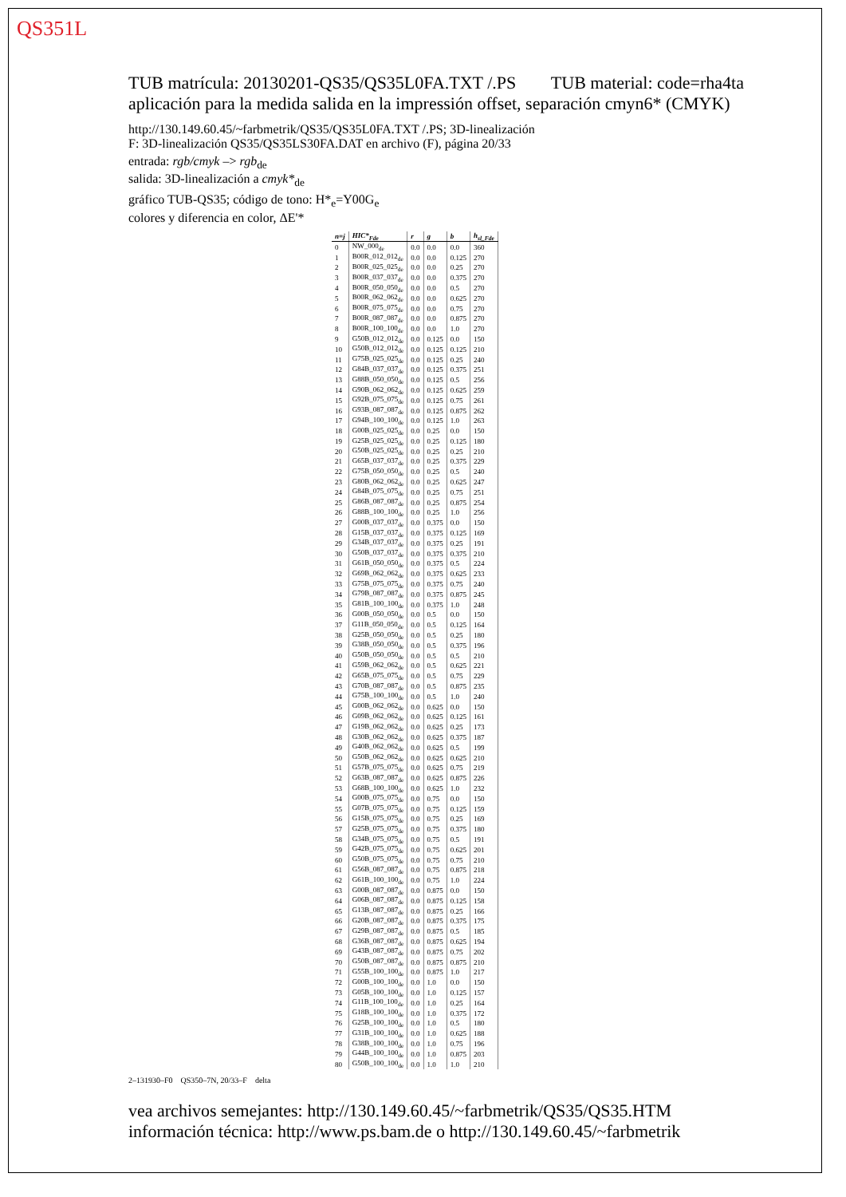QS351L
TUB matrícula: 20130201-QS35/QS35L0FA.TXT /.PS TUB material: code=rha4ta
aplicación para la medida salida en la impressión offset, separación cmyn6* (CMYK)
http://130.149.60.45/~farbmetrik/QS35/QS35L0FA.TXT /.PS; 3D-linealización
F: 3D-linealización QS35/QS35LS30FA.DAT en archivo (F), página 20/33
entrada: rgb/cmyk –> rgb<sub>de</sub>
salida: 3D-linealización a cmyk*<sub>de</sub>
gráfico TUB-QS35; código de tono: H*<sub>e</sub>=Y00G<sub>e</sub>
colores y diferencia en color, ΔE'*
| n=j | HIC*<sub>Fde</sub> | r | g | b | h<sub>sl_Fde</sub> |
| --- | --- | --- | --- | --- | --- |
| 0 | NW_000<sub>de</sub> | 0.0 | 0.0 | 0.0 | 360 |
| 1 | B00R_012_012<sub>de</sub> | 0.0 | 0.0 | 0.125 | 270 |
| 2 | B00R_025_025<sub>de</sub> | 0.0 | 0.0 | 0.25 | 270 |
| 3 | B00R_037_037<sub>de</sub> | 0.0 | 0.0 | 0.375 | 270 |
| 4 | B00R_050_050<sub>de</sub> | 0.0 | 0.0 | 0.5 | 270 |
| 5 | B00R_062_062<sub>de</sub> | 0.0 | 0.0 | 0.625 | 270 |
| 6 | B00R_075_075<sub>de</sub> | 0.0 | 0.0 | 0.75 | 270 |
| 7 | B00R_087_087<sub>de</sub> | 0.0 | 0.0 | 0.875 | 270 |
| 8 | B00R_100_100<sub>de</sub> | 0.0 | 0.0 | 1.0 | 270 |
| 9 | G50B_012_012<sub>de</sub> | 0.0 | 0.125 | 0.0 | 150 |
| 10 | G50B_012_012<sub>de</sub> | 0.0 | 0.125 | 0.125 | 210 |
| 11 | G75B_025_025<sub>de</sub> | 0.0 | 0.125 | 0.25 | 240 |
| 12 | G84B_037_037<sub>de</sub> | 0.0 | 0.125 | 0.375 | 251 |
| 13 | G88B_050_050<sub>de</sub> | 0.0 | 0.125 | 0.5 | 256 |
| 14 | G90B_062_062<sub>de</sub> | 0.0 | 0.125 | 0.625 | 259 |
| 15 | G92B_075_075<sub>de</sub> | 0.0 | 0.125 | 0.75 | 261 |
| 16 | G93B_087_087<sub>de</sub> | 0.0 | 0.125 | 0.875 | 262 |
| 17 | G94B_100_100<sub>de</sub> | 0.0 | 0.125 | 1.0 | 263 |
| 18 | G00B_025_025<sub>de</sub> | 0.0 | 0.25 | 0.0 | 150 |
| 19 | G25B_025_025<sub>de</sub> | 0.0 | 0.25 | 0.125 | 180 |
| 20 | G50B_025_025<sub>de</sub> | 0.0 | 0.25 | 0.25 | 210 |
| 21 | G65B_037_037<sub>de</sub> | 0.0 | 0.25 | 0.375 | 229 |
| 22 | G75B_050_050<sub>de</sub> | 0.0 | 0.25 | 0.5 | 240 |
| 23 | G80B_062_062<sub>de</sub> | 0.0 | 0.25 | 0.625 | 247 |
| 24 | G84B_075_075<sub>de</sub> | 0.0 | 0.25 | 0.75 | 251 |
| 25 | G86B_087_087<sub>de</sub> | 0.0 | 0.25 | 0.875 | 254 |
| 26 | G88B_100_100<sub>de</sub> | 0.0 | 0.25 | 1.0 | 256 |
| 27 | G00B_037_037<sub>de</sub> | 0.0 | 0.375 | 0.0 | 150 |
| 28 | G15B_037_037<sub>de</sub> | 0.0 | 0.375 | 0.125 | 169 |
| 29 | G34B_037_037<sub>de</sub> | 0.0 | 0.375 | 0.25 | 191 |
| 30 | G50B_037_037<sub>de</sub> | 0.0 | 0.375 | 0.375 | 210 |
| 31 | G61B_050_050<sub>de</sub> | 0.0 | 0.375 | 0.5 | 224 |
| 32 | G69B_062_062<sub>de</sub> | 0.0 | 0.375 | 0.625 | 233 |
| 33 | G75B_075_075<sub>de</sub> | 0.0 | 0.375 | 0.75 | 240 |
| 34 | G79B_087_087<sub>de</sub> | 0.0 | 0.375 | 0.875 | 245 |
| 35 | G81B_100_100<sub>de</sub> | 0.0 | 0.375 | 1.0 | 248 |
| 36 | G00B_050_050<sub>de</sub> | 0.0 | 0.5 | 0.0 | 150 |
| 37 | G11B_050_050<sub>de</sub> | 0.0 | 0.5 | 0.125 | 164 |
| 38 | G25B_050_050<sub>de</sub> | 0.0 | 0.5 | 0.25 | 180 |
| 39 | G38B_050_050<sub>de</sub> | 0.0 | 0.5 | 0.375 | 196 |
| 40 | G50B_050_050<sub>de</sub> | 0.0 | 0.5 | 0.5 | 210 |
| 41 | G59B_062_062<sub>de</sub> | 0.0 | 0.5 | 0.625 | 221 |
| 42 | G65B_075_075<sub>de</sub> | 0.0 | 0.5 | 0.75 | 229 |
| 43 | G70B_087_087<sub>de</sub> | 0.0 | 0.5 | 0.875 | 235 |
| 44 | G75B_100_100<sub>de</sub> | 0.0 | 0.5 | 1.0 | 240 |
| 45 | G00B_062_062<sub>de</sub> | 0.0 | 0.625 | 0.0 | 150 |
| 46 | G09B_062_062<sub>de</sub> | 0.0 | 0.625 | 0.125 | 161 |
| 47 | G19B_062_062<sub>de</sub> | 0.0 | 0.625 | 0.25 | 173 |
| 48 | G30B_062_062<sub>de</sub> | 0.0 | 0.625 | 0.375 | 187 |
| 49 | G40B_062_062<sub>de</sub> | 0.0 | 0.625 | 0.5 | 199 |
| 50 | G50B_062_062<sub>de</sub> | 0.0 | 0.625 | 0.625 | 210 |
| 51 | G57B_075_075<sub>de</sub> | 0.0 | 0.625 | 0.75 | 219 |
| 52 | G63B_087_087<sub>de</sub> | 0.0 | 0.625 | 0.875 | 226 |
| 53 | G68B_100_100<sub>de</sub> | 0.0 | 0.625 | 1.0 | 232 |
| 54 | G00B_075_075<sub>de</sub> | 0.0 | 0.75 | 0.0 | 150 |
| 55 | G07B_075_075<sub>de</sub> | 0.0 | 0.75 | 0.125 | 159 |
| 56 | G15B_075_075<sub>de</sub> | 0.0 | 0.75 | 0.25 | 169 |
| 57 | G25B_075_075<sub>de</sub> | 0.0 | 0.75 | 0.375 | 180 |
| 58 | G34B_075_075<sub>de</sub> | 0.0 | 0.75 | 0.5 | 191 |
| 59 | G42B_075_075<sub>de</sub> | 0.0 | 0.75 | 0.625 | 201 |
| 60 | G50B_075_075<sub>de</sub> | 0.0 | 0.75 | 0.75 | 210 |
| 61 | G56B_087_087<sub>de</sub> | 0.0 | 0.75 | 0.875 | 218 |
| 62 | G61B_100_100<sub>de</sub> | 0.0 | 0.75 | 1.0 | 224 |
| 63 | G00B_087_087<sub>de</sub> | 0.0 | 0.875 | 0.0 | 150 |
| 64 | G06B_087_087<sub>de</sub> | 0.0 | 0.875 | 0.125 | 158 |
| 65 | G13B_087_087<sub>de</sub> | 0.0 | 0.875 | 0.25 | 166 |
| 66 | G20B_087_087<sub>de</sub> | 0.0 | 0.875 | 0.375 | 175 |
| 67 | G29B_087_087<sub>de</sub> | 0.0 | 0.875 | 0.5 | 185 |
| 68 | G36B_087_087<sub>de</sub> | 0.0 | 0.875 | 0.625 | 194 |
| 69 | G43B_087_087<sub>de</sub> | 0.0 | 0.875 | 0.75 | 202 |
| 70 | G50B_087_087<sub>de</sub> | 0.0 | 0.875 | 0.875 | 210 |
| 71 | G55B_100_100<sub>de</sub> | 0.0 | 0.875 | 1.0 | 217 |
| 72 | G00B_100_100<sub>de</sub> | 0.0 | 1.0 | 0.0 | 150 |
| 73 | G05B_100_100<sub>de</sub> | 0.0 | 1.0 | 0.125 | 157 |
| 74 | G11B_100_100<sub>de</sub> | 0.0 | 1.0 | 0.25 | 164 |
| 75 | G18B_100_100<sub>de</sub> | 0.0 | 1.0 | 0.375 | 172 |
| 76 | G25B_100_100<sub>de</sub> | 0.0 | 1.0 | 0.5 | 180 |
| 77 | G31B_100_100<sub>de</sub> | 0.0 | 1.0 | 0.625 | 188 |
| 78 | G38B_100_100<sub>de</sub> | 0.0 | 1.0 | 0.75 | 196 |
| 79 | G44B_100_100<sub>de</sub> | 0.0 | 1.0 | 0.875 | 203 |
| 80 | G50B_100_100<sub>de</sub> | 0.0 | 1.0 | 1.0 | 210 |
2–131930–F0 QS350–7N, 20/33–F delta
vea archivos semejantes: http://130.149.60.45/~farbmetrik/QS35/QS35.HTM
información técnica: http://www.ps.bam.de o http://130.149.60.45/~farbmetrik